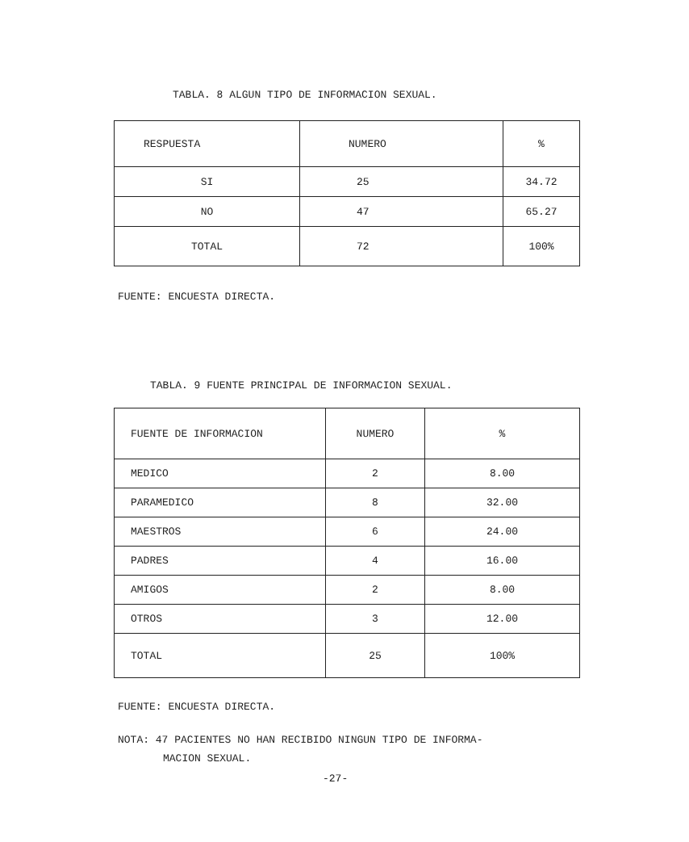TABLA. 8 ALGUN TIPO DE INFORMACION SEXUAL.
| RESPUESTA | NUMERO | % |
| SI | 25 | 34.72 |
| NO | 47 | 65.27 |
| TOTAL | 72 | 100% |
FUENTE: ENCUESTA DIRECTA.
TABLA. 9 FUENTE PRINCIPAL DE INFORMACION SEXUAL.
| FUENTE DE INFORMACION | NUMERO | % |
| MEDICO | 2 | 8.00 |
| PARAMEDICO | 8 | 32.00 |
| MAESTROS | 6 | 24.00 |
| PADRES | 4 | 16.00 |
| AMIGOS | 2 | 8.00 |
| OTROS | 3 | 12.00 |
| TOTAL | 25 | 100% |
FUENTE: ENCUESTA DIRECTA.
NOTA: 47 PACIENTES NO HAN RECIBIDO NINGUN TIPO DE INFORMA-
MACION SEXUAL.
-27-